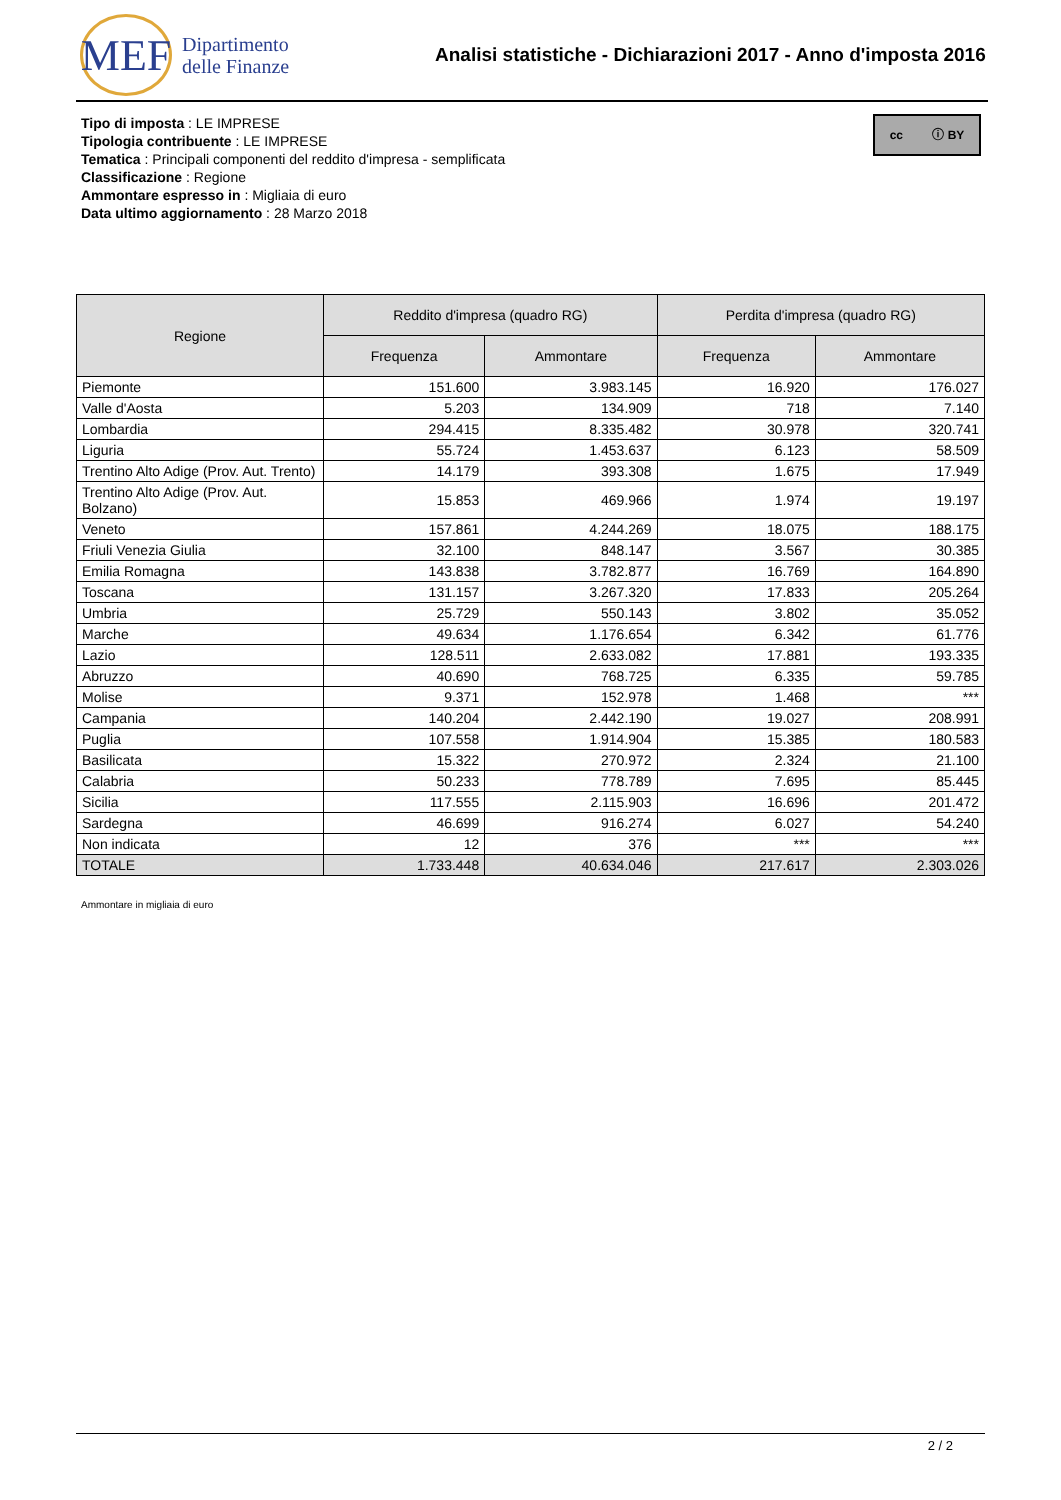MEF
Dipartimento
delle Finanze
Analisi statistiche - Dichiarazioni 2017 - Anno d'imposta 2016
cc ⓘ BY
Tipo di imposta : LE IMPRESE
Tipologia contribuente : LE IMPRESE
Tematica : Principali componenti del reddito d'impresa - semplificata
Classificazione : Regione
Ammontare espresso in : Migliaia di euro
Data ultimo aggiornamento : 28 Marzo 2018
| Regione | Reddito d'impresa (quadro RG) | | Perdita d'impresa (quadro RG) | |
| --- | --- | --- | --- | --- |
| | Frequenza | Ammontare | Frequenza | Ammontare |
| Piemonte | 151.600 | 3.983.145 | 16.920 | 176.027 |
| Valle d'Aosta | 5.203 | 134.909 | 718 | 7.140 |
| Lombardia | 294.415 | 8.335.482 | 30.978 | 320.741 |
| Liguria | 55.724 | 1.453.637 | 6.123 | 58.509 |
| Trentino Alto Adige (Prov. Aut. Trento) | 14.179 | 393.308 | 1.675 | 17.949 |
| Trentino Alto Adige (Prov. Aut. Bolzano) | 15.853 | 469.966 | 1.974 | 19.197 |
| Veneto | 157.861 | 4.244.269 | 18.075 | 188.175 |
| Friuli Venezia Giulia | 32.100 | 848.147 | 3.567 | 30.385 |
| Emilia Romagna | 143.838 | 3.782.877 | 16.769 | 164.890 |
| Toscana | 131.157 | 3.267.320 | 17.833 | 205.264 |
| Umbria | 25.729 | 550.143 | 3.802 | 35.052 |
| Marche | 49.634 | 1.176.654 | 6.342 | 61.776 |
| Lazio | 128.511 | 2.633.082 | 17.881 | 193.335 |
| Abruzzo | 40.690 | 768.725 | 6.335 | 59.785 |
| Molise | 9.371 | 152.978 | 1.468 | *** |
| Campania | 140.204 | 2.442.190 | 19.027 | 208.991 |
| Puglia | 107.558 | 1.914.904 | 15.385 | 180.583 |
| Basilicata | 15.322 | 270.972 | 2.324 | 21.100 |
| Calabria | 50.233 | 778.789 | 7.695 | 85.445 |
| Sicilia | 117.555 | 2.115.903 | 16.696 | 201.472 |
| Sardegna | 46.699 | 916.274 | 6.027 | 54.240 |
| Non indicata | 12 | 376 | *** | *** |
| TOTALE | 1.733.448 | 40.634.046 | 217.617 | 2.303.026 |
Ammontare in migliaia di euro
2 / 2